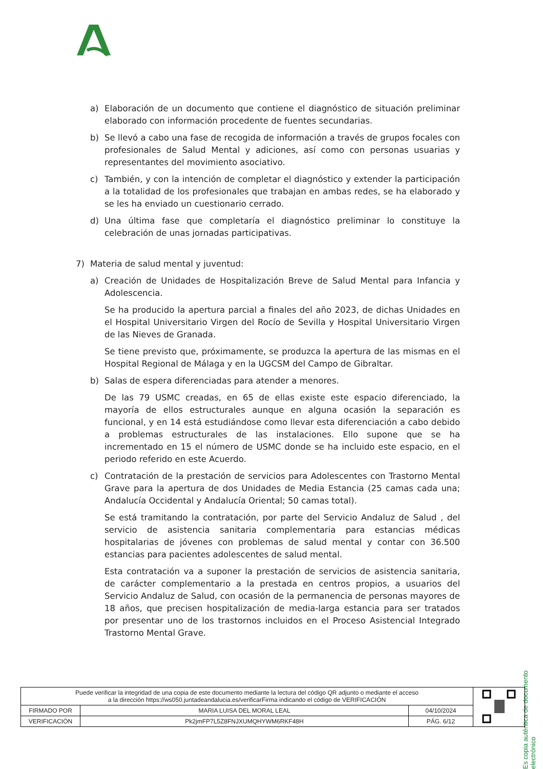a) Elaboración de un documento que contiene el diagnóstico de situación preliminar elaborado con información procedente de fuentes secundarias.
b) Se llevó a cabo una fase de recogida de información a través de grupos focales con profesionales de Salud Mental y adiciones, así como con personas usuarias y representantes del movimiento asociativo.
c) También, y con la intención de completar el diagnóstico y extender la participación a la totalidad de los profesionales que trabajan en ambas redes, se ha elaborado y se les ha enviado un cuestionario cerrado.
d) Una última fase que completaría el diagnóstico preliminar lo constituye la celebración de unas jornadas participativas.
7) Materia de salud mental y juventud:
a) Creación de Unidades de Hospitalización Breve de Salud Mental para Infancia y Adolescencia.
Se ha producido la apertura parcial a finales del año 2023, de dichas Unidades en el Hospital Universitario Virgen del Rocío de Sevilla y Hospital Universitario Virgen de las Nieves de Granada.
Se tiene previsto que, próximamente, se produzca la apertura de las mismas en el Hospital Regional de Málaga y en la UGCSM del Campo de Gibraltar.
b) Salas de espera diferenciadas para atender a menores.
De las 79 USMC creadas, en 65 de ellas existe este espacio diferenciado, la mayoría de ellos estructurales aunque en alguna ocasión la separación es funcional, y en 14 está estudiándose como llevar esta diferenciación a cabo debido a problemas estructurales de las instalaciones. Ello supone que se ha incrementado en 15 el número de USMC donde se ha incluido este espacio, en el periodo referido en este Acuerdo.
c) Contratación de la prestación de servicios para Adolescentes con Trastorno Mental Grave para la apertura de dos Unidades de Media Estancia (25 camas cada una; Andalucía Occidental y Andalucía Oriental; 50 camas total).
Se está tramitando la contratación, por parte del Servicio Andaluz de Salud , del servicio de asistencia sanitaria complementaria para estancias médicas hospitalarias de jóvenes con problemas de salud mental y contar con 36.500 estancias para pacientes adolescentes de salud mental.
Esta contratación va a suponer la prestación de servicios de asistencia sanitaria, de carácter complementario a la prestada en centros propios, a usuarios del Servicio Andaluz de Salud, con ocasión de la permanencia de personas mayores de 18 años, que precisen hospitalización de media-larga estancia para ser tratados por presentar uno de los trastornos incluidos en el Proceso Asistencial Integrado Trastorno Mental Grave.
Es copia auténtica de documento electrónico
| Puede verificar la integridad de una copia de este documento mediante la lectura del código QR adjunto o mediante el acceso a la dirección https://ws050.juntadeandalucia.es/verificarFirma indicando el código de VERIFICACIÓN | | | |
| FIRMADO POR | MARIA LUISA DEL MORAL LEAL | 04/10/2024 | |
| VERIFICACIÓN | Pk2jmFP7L5Z8FNJXUMQHYWM6RKF48H | PÁG. 6/12 | |